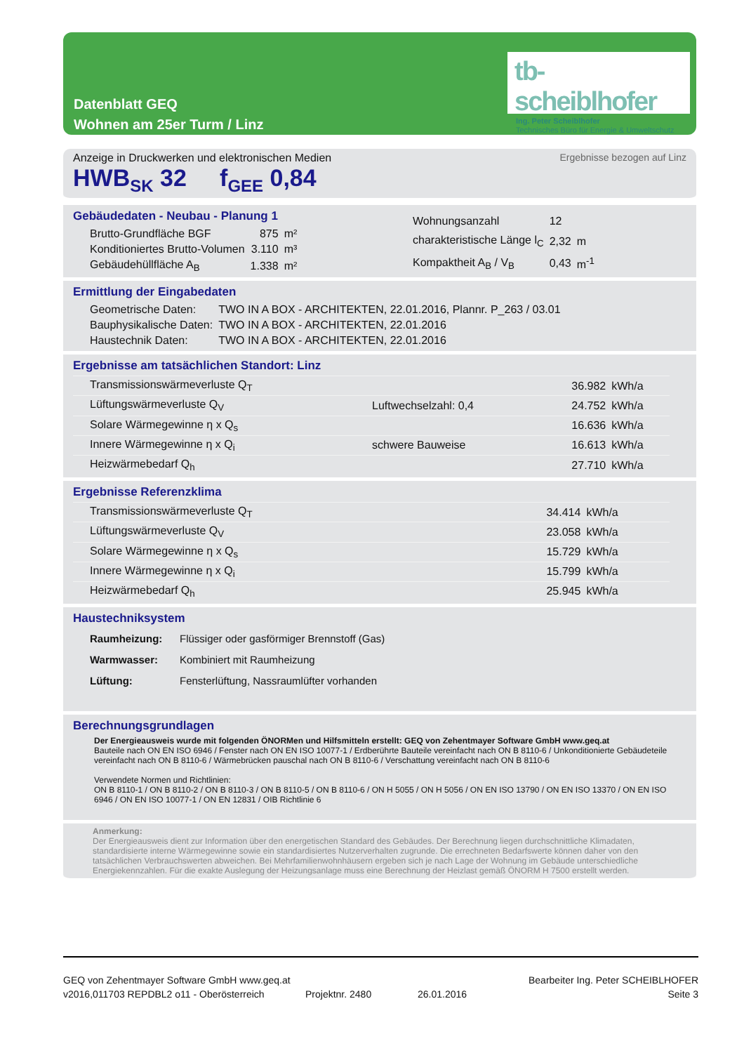Datenblatt GEQ
Wohnen am 25er Turm / Linz
tb-scheiblhofer
Ing. Peter Scheiblhofer
Technisches Büro für Energie & Umweltschutz
Anzeige in Druckwerken und elektronischen Medien Ergebnisse bezogen auf Linz
HWB<sub>SK</sub> 32 f<sub>GEE</sub> 0,84
Gebäudedaten - Neubau - Planung 1
| Brutto-Grundfläche BGF | 875 | m² |
| Konditioniertes Brutto-Volumen | 3.110 | m³ |
| Gebäudehüllfläche A<sub>B</sub> | 1.338 | m² |
| Wohnungsanzahl | 12 | |
| charakteristische Länge l<sub>C</sub> | 2,32 | m |
| Kompaktheit A<sub>B</sub> / V<sub>B</sub> | 0,43 | m<sup>-1</sup> |
Ermittlung der Eingabedaten
| Geometrische Daten: | TWO IN A BOX - ARCHITEKTEN, 22.01.2016, Plannr. P_263 / 03.01 |
| Bauphysikalische Daten: | TWO IN A BOX - ARCHITEKTEN, 22.01.2016 |
| Haustechnik Daten: | TWO IN A BOX - ARCHITEKTEN, 22.01.2016 |
Ergebnisse am tatsächlichen Standort: Linz
| Transmissionswärmeverluste Q<sub>T</sub> | | 36.982 | kWh/a |
| Lüftungswärmeverluste Q<sub>V</sub> | Luftwechselzahl: 0,4 | 24.752 | kWh/a |
| Solare Wärmegewinne η x Q<sub>s</sub> | | 16.636 | kWh/a |
| Innere Wärmegewinne η x Q<sub>i</sub> | schwere Bauweise | 16.613 | kWh/a |
| Heizwärmebedarf Q<sub>h</sub> | | 27.710 | kWh/a |
Ergebnisse Referenzklima
| Transmissionswärmeverluste Q<sub>T</sub> | 34.414 | kWh/a |
| Lüftungswärmeverluste Q<sub>V</sub> | 23.058 | kWh/a |
| Solare Wärmegewinne η x Q<sub>s</sub> | 15.729 | kWh/a |
| Innere Wärmegewinne η x Q<sub>i</sub> | 15.799 | kWh/a |
| Heizwärmebedarf Q<sub>h</sub> | 25.945 | kWh/a |
Haustechniksystem
| Raumheizung: | Flüssiger oder gasförmiger Brennstoff (Gas) |
| Warmwasser: | Kombiniert mit Raumheizung |
| Lüftung: | Fensterlüftung, Nassraumlüfter vorhanden |
Berechnungsgrundlagen
Der Energieausweis wurde mit folgenden ÖNORMen und Hilfsmitteln erstellt: GEQ von Zehentmayer Software GmbH www.geq.at
Bauteile nach ON EN ISO 6946 / Fenster nach ON EN ISO 10077-1 / Erdberührte Bauteile vereinfacht nach ON B 8110-6 / Unkonditionierte Gebäudeteile vereinfacht nach ON B 8110-6 / Wärmebrücken pauschal nach ON B 8110-6 / Verschattung vereinfacht nach ON B 8110-6
Verwendete Normen und Richtlinien:
ON B 8110-1 / ON B 8110-2 / ON B 8110-3 / ON B 8110-5 / ON B 8110-6 / ON H 5055 / ON H 5056 / ON EN ISO 13790 / ON EN ISO 13370 / ON EN ISO 6946 / ON EN ISO 10077-1 / ON EN 12831 / OIB Richtlinie 6
Anmerkung:
Der Energieausweis dient zur Information über den energetischen Standard des Gebäudes. Der Berechnung liegen durchschnittliche Klimadaten, standardisierte interne Wärmegewinne sowie ein standardisiertes Nutzerverhalten zugrunde. Die errechneten Bedarfswerte können daher von den tatsächlichen Verbrauchswerten abweichen. Bei Mehrfamilienwohnhäusern ergeben sich je nach Lage der Wohnung im Gebäude unterschiedliche Energiekennzahlen. Für die exakte Auslegung der Heizungsanlage muss eine Berechnung der Heizlast gemäß ÖNORM H 7500 erstellt werden.
GEQ von Zehentmayer Software GmbH www.geq.at Bearbeiter Ing. Peter SCHEIBLHOFER
v2016,011703 REPDBL2 o11 - Oberösterreich Projektnr. 2480 26.01.2016 Seite 3